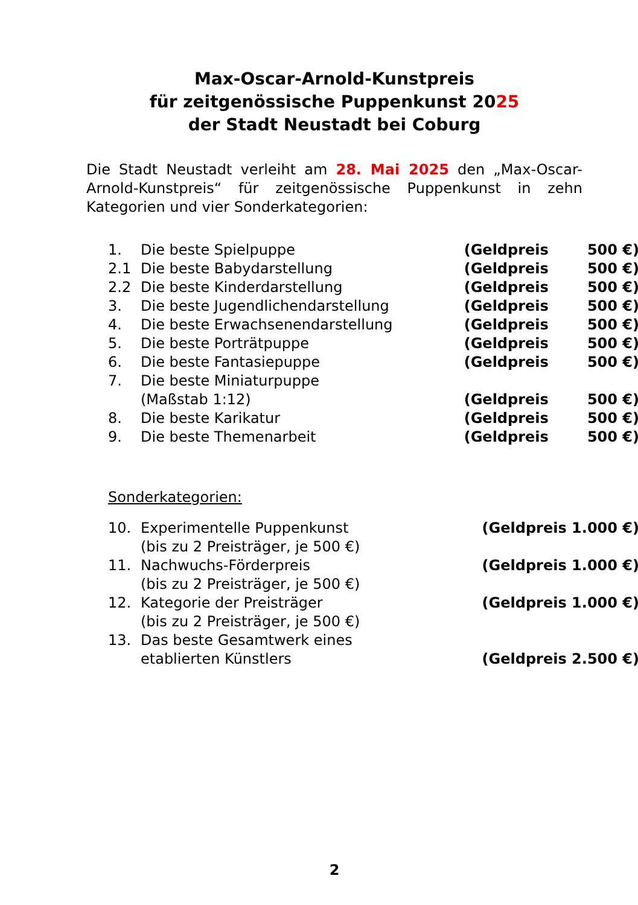Max-Oscar-Arnold-Kunstpreis
für zeitgenössische Puppenkunst 2025
der Stadt Neustadt bei Coburg
Die Stadt Neustadt verleiht am 28. Mai 2025 den „Max-Oscar-Arnold-Kunstpreis“ für zeitgenössische Puppenkunst in zehn Kategorien und vier Sonderkategorien:
| 1. | Die beste Spielpuppe | (Geldpreis | 500 €) |
| 2.1 | Die beste Babydarstellung | (Geldpreis | 500 €) |
| 2.2 | Die beste Kinderdarstellung | (Geldpreis | 500 €) |
| 3. | Die beste Jugendlichendarstellung | (Geldpreis | 500 €) |
| 4. | Die beste Erwachsenendarstellung | (Geldpreis | 500 €) |
| 5. | Die beste Porträtpuppe | (Geldpreis | 500 €) |
| 6. | Die beste Fantasiepuppe | (Geldpreis | 500 €) |
| 7. | Die beste Miniaturpuppe (Maßstab 1:12) | (Geldpreis | 500 €) |
| 8. | Die beste Karikatur | (Geldpreis | 500 €) |
| 9. | Die beste Themenarbeit | (Geldpreis | 500 €) |
Sonderkategorien:
| 10. | Experimentelle Puppenkunst (bis zu 2 Preisträger, je 500 €) | (Geldpreis 1.000 €) |
| 11. | Nachwuchs-Förderpreis (bis zu 2 Preisträger, je 500 €) | (Geldpreis 1.000 €) |
| 12. | Kategorie der Preisträger (bis zu 2 Preisträger, je 500 €) | (Geldpreis 1.000 €) |
| 13. | Das beste Gesamtwerk eines etablierten Künstlers | (Geldpreis 2.500 €) |
2